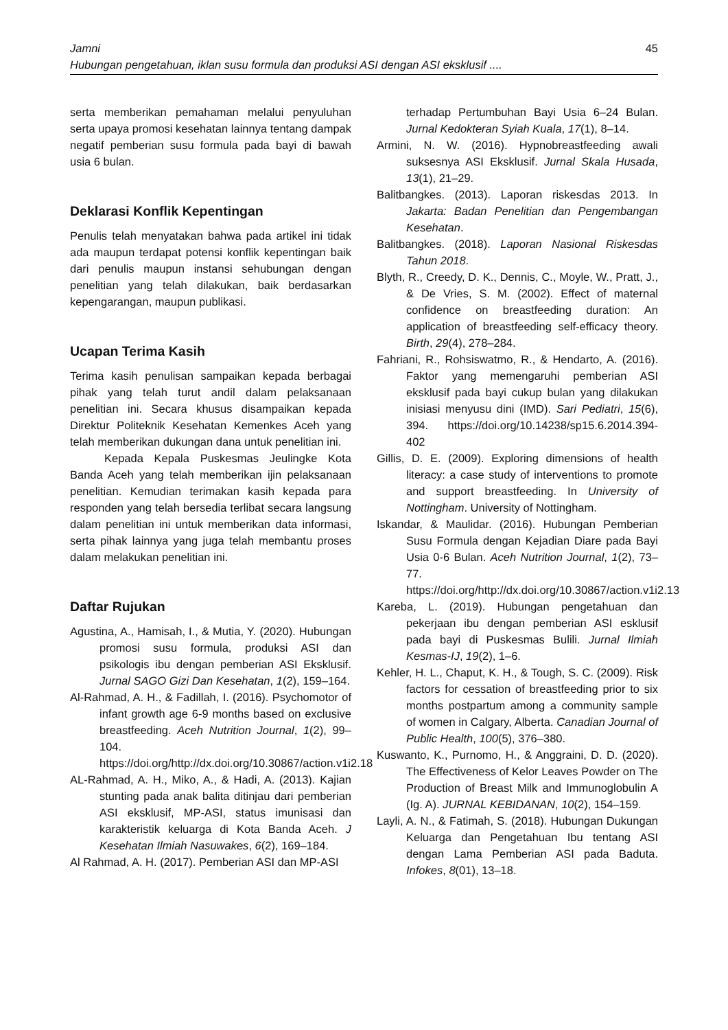Jamni 45
Hubungan pengetahuan, iklan susu formula dan produksi ASI dengan ASI eksklusif ....
serta memberikan pemahaman melalui penyuluhan serta upaya promosi kesehatan lainnya tentang dampak negatif pemberian susu formula pada bayi di bawah usia 6 bulan.
Deklarasi Konflik Kepentingan
Penulis telah menyatakan bahwa pada artikel ini tidak ada maupun terdapat potensi konflik kepentingan baik dari penulis maupun instansi sehubungan dengan penelitian yang telah dilakukan, baik berdasarkan kepengarangan, maupun publikasi.
Ucapan Terima Kasih
Terima kasih penulisan sampaikan kepada berbagai pihak yang telah turut andil dalam pelaksanaan penelitian ini. Secara khusus disampaikan kepada Direktur Politeknik Kesehatan Kemenkes Aceh yang telah memberikan dukungan dana untuk penelitian ini.
Kepada Kepala Puskesmas Jeulingke Kota Banda Aceh yang telah memberikan ijin pelaksanaan penelitian. Kemudian terimakan kasih kepada para responden yang telah bersedia terlibat secara langsung dalam penelitian ini untuk memberikan data informasi, serta pihak lainnya yang juga telah membantu proses dalam melakukan penelitian ini.
Daftar Rujukan
Agustina, A., Hamisah, I., & Mutia, Y. (2020). Hubungan promosi susu formula, produksi ASI dan psikologis ibu dengan pemberian ASI Eksklusif. Jurnal SAGO Gizi Dan Kesehatan, 1(2), 159–164.
Al-Rahmad, A. H., & Fadillah, I. (2016). Psychomotor of infant growth age 6-9 months based on exclusive breastfeeding. Aceh Nutrition Journal, 1(2), 99–104. https://doi.org/http://dx.doi.org/10.30867/action.v1i2.18
AL-Rahmad, A. H., Miko, A., & Hadi, A. (2013). Kajian stunting pada anak balita ditinjau dari pemberian ASI eksklusif, MP-ASI, status imunisasi dan karakteristik keluarga di Kota Banda Aceh. J Kesehatan Ilmiah Nasuwakes, 6(2), 169–184.
Al Rahmad, A. H. (2017). Pemberian ASI dan MP-ASI
terhadap Pertumbuhan Bayi Usia 6–24 Bulan. Jurnal Kedokteran Syiah Kuala, 17(1), 8–14.
Armini, N. W. (2016). Hypnobreastfeeding awali suksesnya ASI Eksklusif. Jurnal Skala Husada, 13(1), 21–29.
Balitbangkes. (2013). Laporan riskesdas 2013. In Jakarta: Badan Penelitian dan Pengembangan Kesehatan.
Balitbangkes. (2018). Laporan Nasional Riskesdas Tahun 2018.
Blyth, R., Creedy, D. K., Dennis, C., Moyle, W., Pratt, J., & De Vries, S. M. (2002). Effect of maternal confidence on breastfeeding duration: An application of breastfeeding self-efficacy theory. Birth, 29(4), 278–284.
Fahriani, R., Rohsiswatmo, R., & Hendarto, A. (2016). Faktor yang memengaruhi pemberian ASI eksklusif pada bayi cukup bulan yang dilakukan inisiasi menyusu dini (IMD). Sari Pediatri, 15(6), 394. https://doi.org/10.14238/sp15.6.2014.394-402
Gillis, D. E. (2009). Exploring dimensions of health literacy: a case study of interventions to promote and support breastfeeding. In University of Nottingham. University of Nottingham.
Iskandar, & Maulidar. (2016). Hubungan Pemberian Susu Formula dengan Kejadian Diare pada Bayi Usia 0-6 Bulan. Aceh Nutrition Journal, 1(2), 73–77. https://doi.org/http://dx.doi.org/10.30867/action.v1i2.13
Kareba, L. (2019). Hubungan pengetahuan dan pekerjaan ibu dengan pemberian ASI esklusif pada bayi di Puskesmas Bulili. Jurnal Ilmiah Kesmas-IJ, 19(2), 1–6.
Kehler, H. L., Chaput, K. H., & Tough, S. C. (2009). Risk factors for cessation of breastfeeding prior to six months postpartum among a community sample of women in Calgary, Alberta. Canadian Journal of Public Health, 100(5), 376–380.
Kuswanto, K., Purnomo, H., & Anggraini, D. D. (2020). The Effectiveness of Kelor Leaves Powder on The Production of Breast Milk and Immunoglobulin A (Ig. A). JURNAL KEBIDANAN, 10(2), 154–159.
Layli, A. N., & Fatimah, S. (2018). Hubungan Dukungan Keluarga dan Pengetahuan Ibu tentang ASI dengan Lama Pemberian ASI pada Baduta. Infokes, 8(01), 13–18.